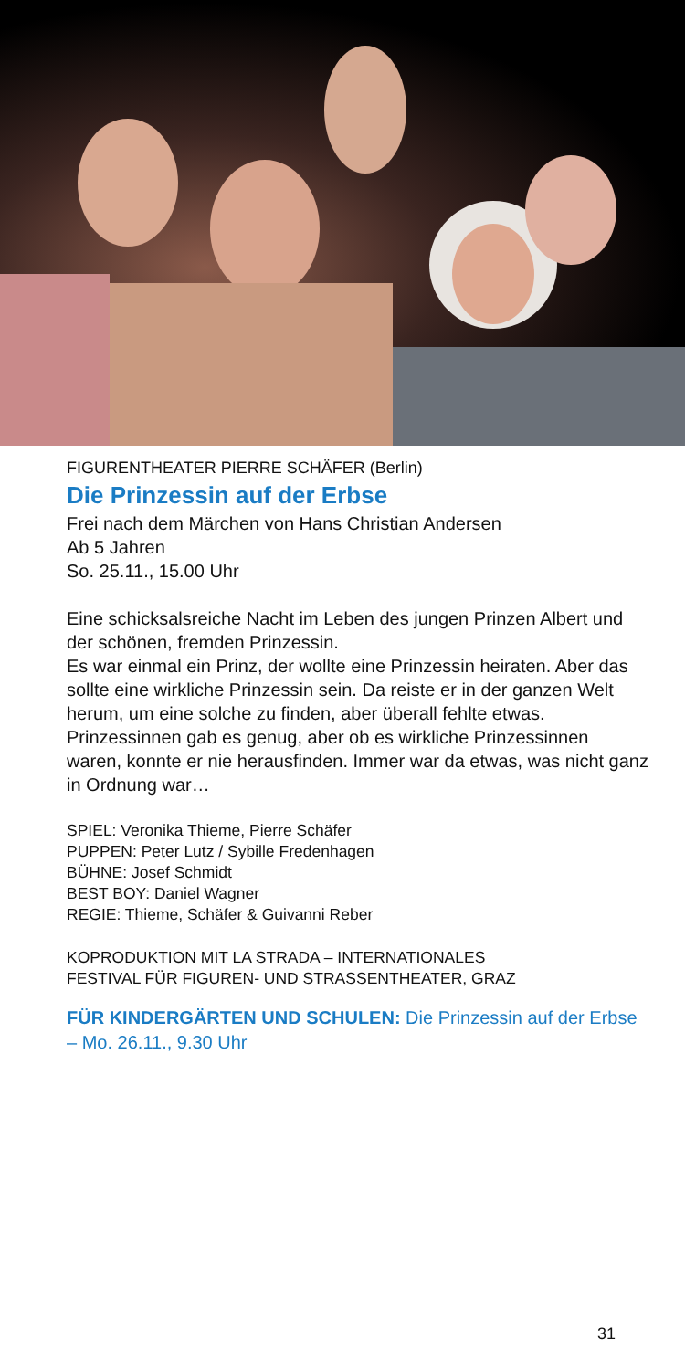FIGURENTHEATER PIERRE SCHÄFER (Berlin)
Die Prinzessin auf der Erbse
Frei nach dem Märchen von Hans Christian Andersen
Ab 5 Jahren
So. 25.11., 15.00 Uhr
Eine schicksalsreiche Nacht im Leben des jungen Prinzen Albert und der schönen, fremden Prinzessin.
Es war einmal ein Prinz, der wollte eine Prinzessin heiraten. Aber das sollte eine wirkliche Prinzessin sein. Da reiste er in der ganzen Welt herum, um eine solche zu finden, aber über­all fehlte etwas. Prinzessinnen gab es genug, aber ob es wirk­liche Prinzessinnen waren, konnte er nie herausfinden. Immer war da etwas, was nicht ganz in Ordnung war…
SPIEL: Veronika Thieme, Pierre Schäfer
PUPPEN: Peter Lutz / Sybille Fredenhagen
BÜHNE: Josef Schmidt
BEST BOY: Daniel Wagner
REGIE: Thieme, Schäfer & Guivanni Reber
KOPRODUKTION MIT LA STRADA – INTERNATIONALES
FESTIVAL FÜR FIGUREN- UND STRASSENTHEATER, GRAZ
FÜR KINDERGÄRTEN UND SCHULEN: Die Prinzessin auf der Erbse – Mo. 26.11., 9.30 Uhr
31